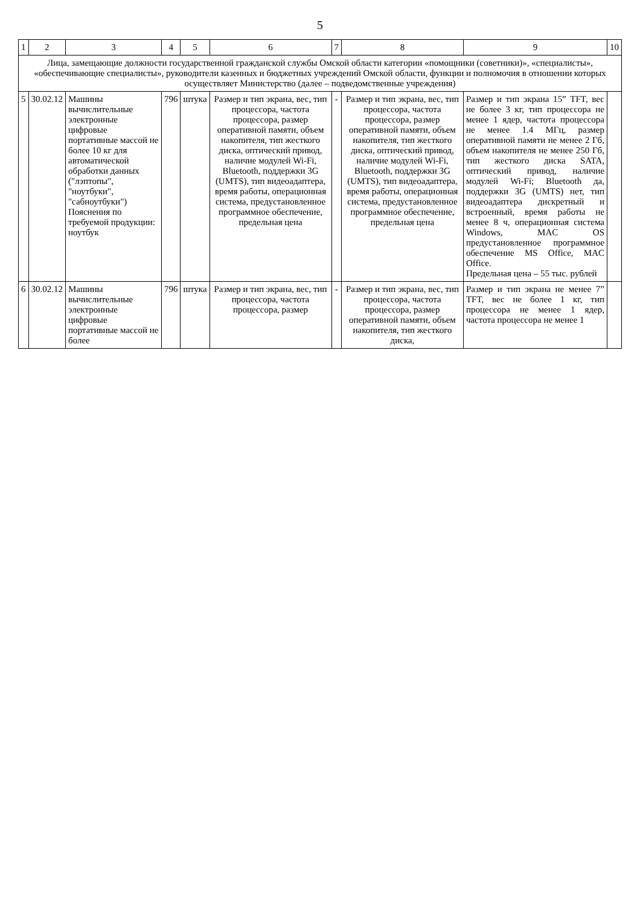5
| 1 | 2 | 3 | 4 | 5 | 6 | 7 | 8 | 9 | 10 |
| --- | --- | --- | --- | --- | --- | --- | --- | --- | --- |
| Лица, замещающие должности государственной гражданской службы Омской области категории «помощники (советники)», «специалисты», «обеспечивающие специалисты», руководители казенных и бюджетных учреждений Омской области, функции и полномочия в отношении которых осуществляет Министерство (далее – подведомственные учреждения) | | | | | | | | | |
| 5 | 30.02.12 | Машины вычислительные электронные цифровые портативные массой не более 10 кг для автоматической обработки данных ("лэптопы", "ноутбуки", "сабноутбуки") Пояснения по требуемой продукции: ноутбук | 796 | штука | Размер и тип экрана, вес, тип процессора, частота процессора, размер оперативной памяти, объем накопителя, тип жесткого диска, оптический привод, наличие модулей Wi-Fi, Bluetooth, поддержки 3G (UMTS), тип видеоадаптера, время работы, операционная система, предустановленное программное обеспечение, предельная цена | - | Размер и тип экрана, вес, тип процессора, частота процессора, размер оперативной памяти, объем накопителя, тип жесткого диска, оптический привод, наличие модулей Wi-Fi, Bluetooth, поддержки 3G (UMTS), тип видеоадаптера, время работы, операционная система, предустановленное программное обеспечение, предельная цена | Размер и тип экрана 15” TFT, вес не более 3 кг, тип процессора не менее 1 ядер, частота процессора не менее 1.4 МГц, размер оперативной памяти не менее 2 Гб, объем накопителя не менее 250 Гб, тип жесткого диска SATA, оптический привод, наличие модулей Wi-Fi; Bluetooth да, поддержки 3G (UMTS) нет, тип видеоадаптера дискретный и встроенный, время работы не менее 8 ч, операционная система Windows, MAC OS предустановленное программное обеспечение MS Office, MAC Office. Предельная цена – 55 тыс. рублей | |
| 6 | 30.02.12 | Машины вычислительные электронные цифровые портативные массой не более | 796 | штука | Размер и тип экрана, вес, тип процессора, частота процессора, размер | - | Размер и тип экрана, вес, тип процессора, частота процессора, размер оперативной памяти, объем накопителя, тип жесткого диска, | Размер и тип экрана не менее 7” TFT, вес не более 1 кг, тип процессора не менее 1 ядер, частота процессора не менее 1 | |